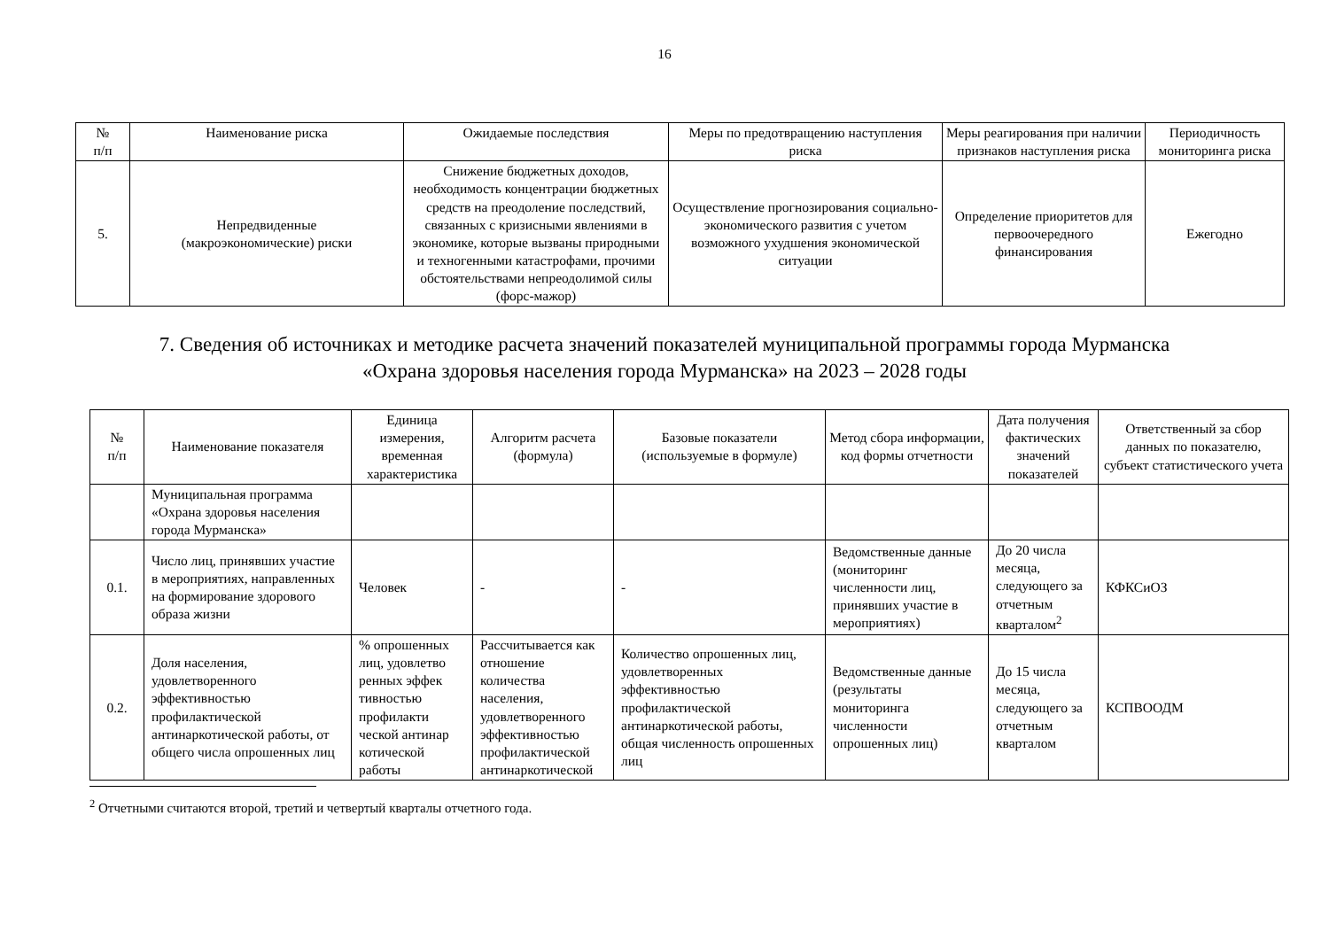16
| № п/п | Наименование риска | Ожидаемые последствия | Меры по предотвращению наступления риска | Меры реагирования при наличии признаков наступления риска | Периодичность мониторинга риска |
| --- | --- | --- | --- | --- | --- |
| 5. | Непредвиденные (макроэкономические) риски | Снижение бюджетных доходов, необходимость концентрации бюджетных средств на преодоление последствий, связанных с кризисными явлениями в экономике, которые вызваны природными и техногенными катастрофами, прочими обстоятельствами непреодолимой силы (форс-мажор) | Осуществление прогнозирования социально-экономического развития с учетом возможного ухудшения экономической ситуации | Определение приоритетов для первоочередного финансирования | Ежегодно |
7. Сведения об источниках и методике расчета значений показателей муниципальной программы города Мурманска
«Охрана здоровья населения города Мурманска» на 2023 – 2028 годы
| № п/п | Наименование показателя | Единица измерения, временная характеристика | Алгоритм расчета (формула) | Базовые показатели (используемые в формуле) | Метод сбора информации, код формы отчетности | Дата получения фактических значений показателей | Ответственный за сбор данных по показателю, субъект статистического учета |
| --- | --- | --- | --- | --- | --- | --- | --- |
| | Муниципальная программа «Охрана здоровья населения города Мурманска» | | | | | | |
| 0.1. | Число лиц, принявших участие в мероприятиях, направленных на формирование здорового образа жизни | Человек | - | - | Ведомственные данные (мониторинг численности лиц, принявших участие в мероприятиях) | До 20 числа месяца, следующего за отчетным кварталом<sup>2</sup> | КФКСиОЗ |
| 0.2. | Доля населения, удовлетворенного эффективностью профилактической антинаркотической работы, от общего числа опрошенных лиц | % опрошенных лиц, удовлетво ренных эффек тивностью профилакти ческой антинар котической работы | Рассчитывается как отношение количества населения, удовлетворенного эффективностью профилактической антинаркотической | Количество опрошенных лиц, удовлетворенных эффективностью профилактической антинаркотической работы, общая численность опрошенных лиц | Ведомственные данные (результаты мониторинга численности опрошенных лиц) | До 15 числа месяца, следующего за отчетным кварталом | КСПВООДМ |
<sup>2</sup> Отчетными считаются второй, третий и четвертый кварталы отчетного года.